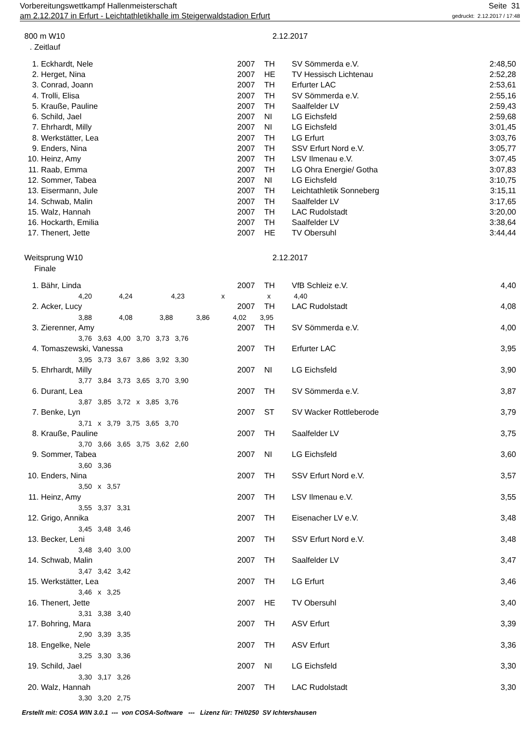Vorbereitungswettkampf Hallenmeisterschaft Seite 31
am 2.12.2017 in Erfurt - Leichtathletikhalle im Steigerwaldstadion Erfurt gedruckt: 2.12.2017 / 17:48
800 m W10 2.12.2017
. Zeitlauf
| 1. | Eckhardt, Nele | 2007 | TH | SV Sömmerda e.V. | 2:48,50 |
| 2. | Herget, Nina | 2007 | HE | TV Hessisch Lichtenau | 2:52,28 |
| 3. | Conrad, Joann | 2007 | TH | Erfurter LAC | 2:53,61 |
| 4. | Trolli, Elisa | 2007 | TH | SV Sömmerda e.V. | 2:55,16 |
| 5. | Krauße, Pauline | 2007 | TH | Saalfelder LV | 2:59,43 |
| 6. | Schild, Jael | 2007 | NI | LG Eichsfeld | 2:59,68 |
| 7. | Ehrhardt, Milly | 2007 | NI | LG Eichsfeld | 3:01,45 |
| 8. | Werkstätter, Lea | 2007 | TH | LG Erfurt | 3:03,76 |
| 9. | Enders, Nina | 2007 | TH | SSV Erfurt Nord e.V. | 3:05,77 |
| 10. | Heinz, Amy | 2007 | TH | LSV Ilmenau e.V. | 3:07,45 |
| 11. | Raab, Emma | 2007 | TH | LG Ohra Energie/ Gotha | 3:07,83 |
| 12. | Sommer, Tabea | 2007 | NI | LG Eichsfeld | 3:10,75 |
| 13. | Eisermann, Jule | 2007 | TH | Leichtathletik Sonneberg | 3:15,11 |
| 14. | Schwab, Malin | 2007 | TH | Saalfelder LV | 3:17,65 |
| 15. | Walz, Hannah | 2007 | TH | LAC Rudolstadt | 3:20,00 |
| 16. | Hockarth, Emilia | 2007 | TH | Saalfelder LV | 3:38,64 |
| 17. | Thenert, Jette | 2007 | HE | TV Obersuhl | 3:44,44 |
Weitsprung W10 2.12.2017
Finale
| 1. | Bähr, Linda | 2007 | TH | VfB Schleiz e.V. | 4,40 |
| | 4,20 4,24 4,23 x x 4,40 | | | | |
| 2. | Acker, Lucy | 2007 | TH | LAC Rudolstadt | 4,08 |
| | 3,88 4,08 3,88 3,86 4,02 3,95 | | | | |
| 3. | Zierenner, Amy | 2007 | TH | SV Sömmerda e.V. | 4,00 |
| | 3,76 3,63 4,00 3,70 3,73 3,76 | | | | |
| 4. | Tomaszewski, Vanessa | 2007 | TH | Erfurter LAC | 3,95 |
| | 3,95 3,73 3,67 3,86 3,92 3,30 | | | | |
| 5. | Ehrhardt, Milly | 2007 | NI | LG Eichsfeld | 3,90 |
| | 3,77 3,84 3,73 3,65 3,70 3,90 | | | | |
| 6. | Durant, Lea | 2007 | TH | SV Sömmerda e.V. | 3,87 |
| | 3,87 3,85 3,72 x 3,85 3,76 | | | | |
| 7. | Benke, Lyn | 2007 | ST | SV Wacker Rottleberode | 3,79 |
| | 3,71 x 3,79 3,75 3,65 3,70 | | | | |
| 8. | Krauße, Pauline | 2007 | TH | Saalfelder LV | 3,75 |
| | 3,70 3,66 3,65 3,75 3,62 2,60 | | | | |
| 9. | Sommer, Tabea | 2007 | NI | LG Eichsfeld | 3,60 |
| | 3,60 3,36 | | | | |
| 10. | Enders, Nina | 2007 | TH | SSV Erfurt Nord e.V. | 3,57 |
| | 3,50 x 3,57 | | | | |
| 11. | Heinz, Amy | 2007 | TH | LSV Ilmenau e.V. | 3,55 |
| | 3,55 3,37 3,31 | | | | |
| 12. | Grigo, Annika | 2007 | TH | Eisenacher LV e.V. | 3,48 |
| | 3,45 3,48 3,46 | | | | |
| 13. | Becker, Leni | 2007 | TH | SSV Erfurt Nord e.V. | 3,48 |
| | 3,48 3,40 3,00 | | | | |
| 14. | Schwab, Malin | 2007 | TH | Saalfelder LV | 3,47 |
| | 3,47 3,42 3,42 | | | | |
| 15. | Werkstätter, Lea | 2007 | TH | LG Erfurt | 3,46 |
| | 3,46 x 3,25 | | | | |
| 16. | Thenert, Jette | 2007 | HE | TV Obersuhl | 3,40 |
| | 3,31 3,38 3,40 | | | | |
| 17. | Bohring, Mara | 2007 | TH | ASV Erfurt | 3,39 |
| | 2,90 3,39 3,35 | | | | |
| 18. | Engelke, Nele | 2007 | TH | ASV Erfurt | 3,36 |
| | 3,25 3,30 3,36 | | | | |
| 19. | Schild, Jael | 2007 | NI | LG Eichsfeld | 3,30 |
| | 3,30 3,17 3,26 | | | | |
| 20. | Walz, Hannah | 2007 | TH | LAC Rudolstadt | 3,30 |
| | 3,30 3,20 2,75 | | | | |
Erstellt mit: COSA WIN 3.0.1 --- von COSA-Software --- Lizenz für: TH/0250 SV Ichtershausen